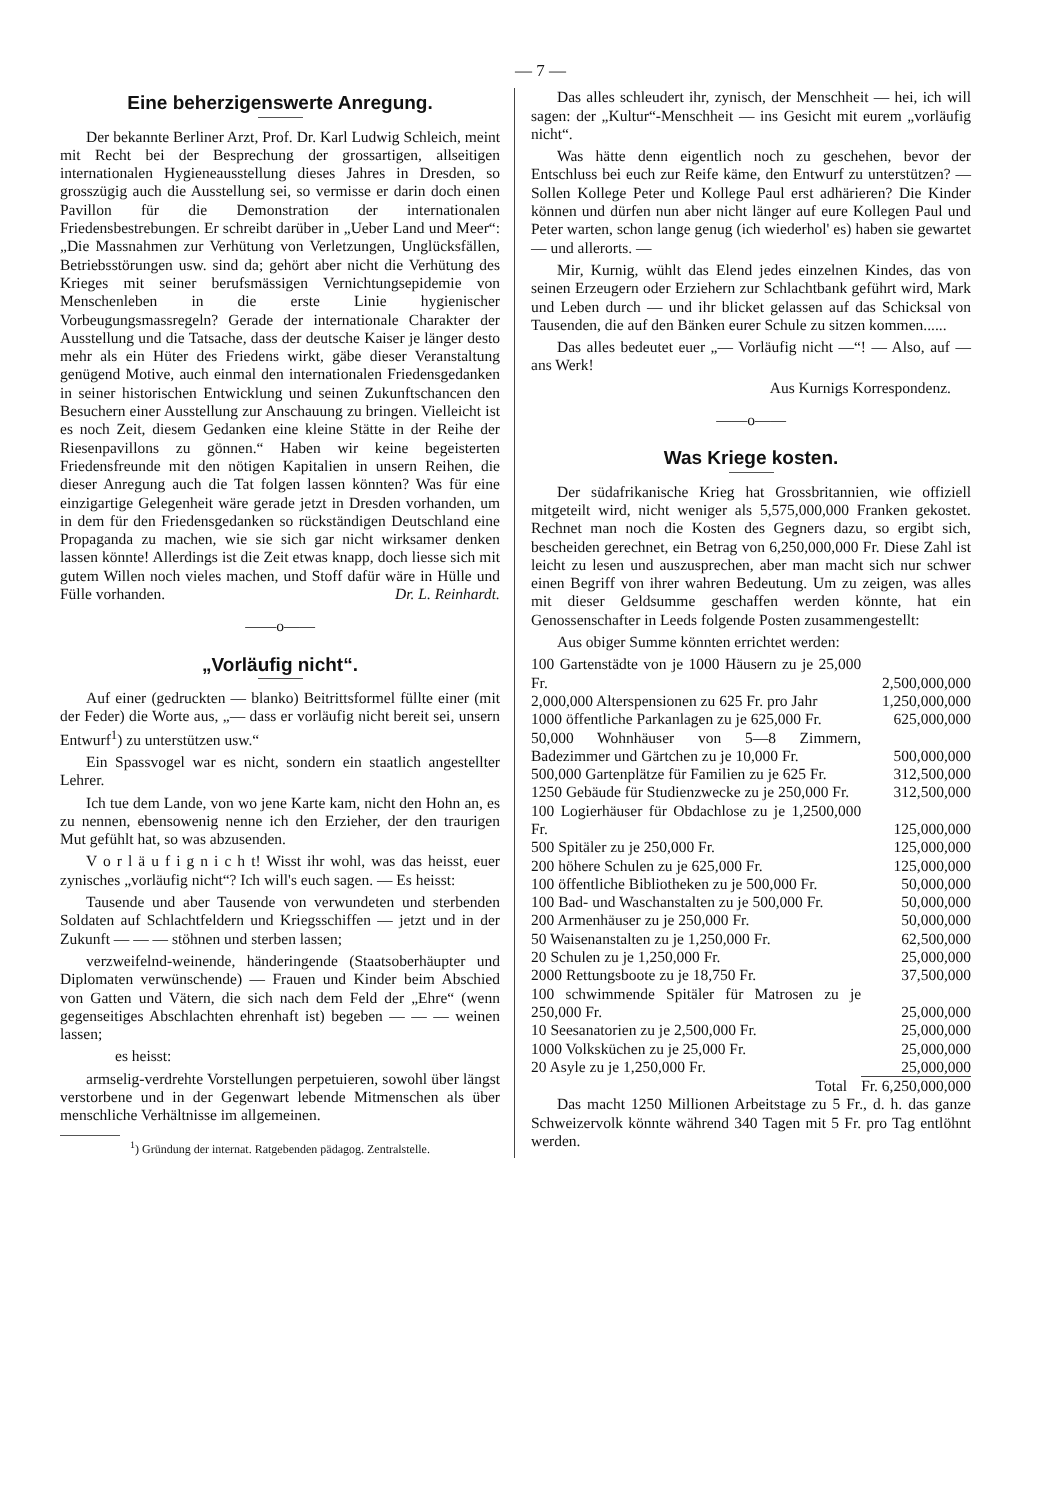— 7 —
Eine beherzigenswerte Anregung.
Der bekannte Berliner Arzt, Prof. Dr. Karl Ludwig Schleich, meint mit Recht bei der Besprechung der grossartigen, allseitigen internationalen Hygieneausstellung dieses Jahres in Dresden, so grosszügig auch die Ausstellung sei, so vermisse er darin doch einen Pavillon für die Demonstration der internationalen Friedensbestrebungen. Er schreibt darüber in „Ueber Land und Meer“: „Die Massnahmen zur Verhütung von Verletzungen, Unglücksfällen, Betriebsstörungen usw. sind da; gehört aber nicht die Verhütung des Krieges mit seiner berufsmässigen Vernichtungsepidemie von Menschenleben in die erste Linie hygienischer Vorbeugungsmassregeln? Gerade der internationale Charakter der Ausstellung und die Tatsache, dass der deutsche Kaiser je länger desto mehr als ein Hüter des Friedens wirkt, gäbe dieser Veranstaltung genügend Motive, auch einmal den internationalen Friedensgedanken in seiner historischen Entwicklung und seinen Zukunftschancen den Besuchern einer Ausstellung zur Anschauung zu bringen. Vielleicht ist es noch Zeit, diesem Gedanken eine kleine Stätte in der Reihe der Riesenpavillons zu gönnen.“ Haben wir keine begeisterten Friedensfreunde mit den nötigen Kapitalien in unsern Reihen, die dieser Anregung auch die Tat folgen lassen könnten? Was für eine einzigartige Gelegenheit wäre gerade jetzt in Dresden vorhanden, um in dem für den Friedensgedanken so rückständigen Deutschland eine Propaganda zu machen, wie sie sich gar nicht wirksamer denken lassen könnte! Allerdings ist die Zeit etwas knapp, doch liesse sich mit gutem Willen noch vieles machen, und Stoff dafür wäre in Hülle und Fülle vorhanden. Dr. L. Reinhardt.
——o——
„Vorläufig nicht“.
Auf einer (gedruckten — blanko) Beitrittsformel füllte einer (mit der Feder) die Worte aus, „— dass er vorläufig nicht bereit sei, unsern Entwurf<sup>1</sup>) zu unterstützen usw.“
Ein Spassvogel war es nicht, sondern ein staatlich angestellter Lehrer.
Ich tue dem Lande, von wo jene Karte kam, nicht den Hohn an, es zu nennen, ebensowenig nenne ich den Erzieher, der den traurigen Mut gefühlt hat, so was abzusenden.
V o r l ä u f i g n i c h t! Wisst ihr wohl, was das heisst, euer zynisches „vorläufig nicht“? Ich will's euch sagen. — Es heisst:
Tausende und aber Tausende von verwundeten und sterbenden Soldaten auf Schlachtfeldern und Kriegsschiffen — jetzt und in der Zukunft — — — stöhnen und sterben lassen;
verzweifelnd-weinende, händeringende (Staatsoberhäupter und Diplomaten verwünschende) — Frauen und Kinder beim Abschied von Gatten und Vätern, die sich nach dem Feld der „Ehre“ (wenn gegenseitiges Abschlachten ehrenhaft ist) begeben — — — weinen lassen;
es heisst:
armselig-verdrehte Vorstellungen perpetuieren, sowohl über längst verstorbene und in der Gegenwart lebende Mitmenschen als über menschliche Verhältnisse im allgemeinen.
<sup>1</sup>) Gründung der internat. Ratgebenden pädagog. Zentralstelle.
Das alles schleudert ihr, zynisch, der Menschheit — hei, ich will sagen: der „Kultur“-Menschheit — ins Gesicht mit eurem „vorläufig nicht“.
Was hätte denn eigentlich noch zu geschehen, bevor der Entschluss bei euch zur Reife käme, den Entwurf zu unterstützen? — Sollen Kollege Peter und Kollege Paul erst adhärieren? Die Kinder können und dürfen nun aber nicht länger auf eure Kollegen Paul und Peter warten, schon lange genug (ich wiederhol' es) haben sie gewartet — und allerorts. —
Mir, Kurnig, wühlt das Elend jedes einzelnen Kindes, das von seinen Erzeugern oder Erziehern zur Schlachtbank geführt wird, Mark und Leben durch — und ihr blicket gelassen auf das Schicksal von Tausenden, die auf den Bänken eurer Schule zu sitzen kommen......
Das alles bedeutet euer „— Vorläufig nicht —“! — Also, auf — ans Werk!
Aus Kurnigs Korrespondenz.
——o——
Was Kriege kosten.
Der südafrikanische Krieg hat Grossbritannien, wie offiziell mitgeteilt wird, nicht weniger als 5,575,000,000 Franken gekostet. Rechnet man noch die Kosten des Gegners dazu, so ergibt sich, bescheiden gerechnet, ein Betrag von 6,250,000,000 Fr. Diese Zahl ist leicht zu lesen und auszusprechen, aber man macht sich nur schwer einen Begriff von ihrer wahren Bedeutung. Um zu zeigen, was alles mit dieser Geldsumme geschaffen werden könnte, hat ein Genossenschafter in Leeds folgende Posten zusammengestellt:
Aus obiger Summe könnten errichtet werden:
| 100 Gartenstädte von je 1000 Häusern zu je 25,000 Fr. | 2,500,000,000 |
| 2,000,000 Alterspensionen zu 625 Fr. pro Jahr | 1,250,000,000 |
| 1000 öffentliche Parkanlagen zu je 625,000 Fr. | 625,000,000 |
| 50,000 Wohnhäuser von 5—8 Zimmern, Badezimmer und Gärtchen zu je 10,000 Fr. | 500,000,000 |
| 500,000 Gartenplätze für Familien zu je 625 Fr. | 312,500,000 |
| 1250 Gebäude für Studienzwecke zu je 250,000 Fr. | 312,500,000 |
| 100 Logierhäuser für Obdachlose zu je 1,2500,000 Fr. | 125,000,000 |
| 500 Spitäler zu je 250,000 Fr. | 125,000,000 |
| 200 höhere Schulen zu je 625,000 Fr. | 125,000,000 |
| 100 öffentliche Bibliotheken zu je 500,000 Fr. | 50,000,000 |
| 100 Bad- und Waschanstalten zu je 500,000 Fr. | 50,000,000 |
| 200 Armenhäuser zu je 250,000 Fr. | 50,000,000 |
| 50 Waisenanstalten zu je 1,250,000 Fr. | 62,500,000 |
| 20 Schulen zu je 1,250,000 Fr. | 25,000,000 |
| 2000 Rettungsboote zu je 18,750 Fr. | 37,500,000 |
| 100 schwimmende Spitäler für Matrosen zu je 250,000 Fr. | 25,000,000 |
| 10 Seesanatorien zu je 2,500,000 Fr. | 25,000,000 |
| 1000 Volksküchen zu je 25,000 Fr. | 25,000,000 |
| 20 Asyle zu je 1,250,000 Fr. | 25,000,000 |
| Total | Fr. 6,250,000,000 |
Das macht 1250 Millionen Arbeitstage zu 5 Fr., d. h. das ganze Schweizervolk könnte während 340 Tagen mit 5 Fr. pro Tag entlöhnt werden.